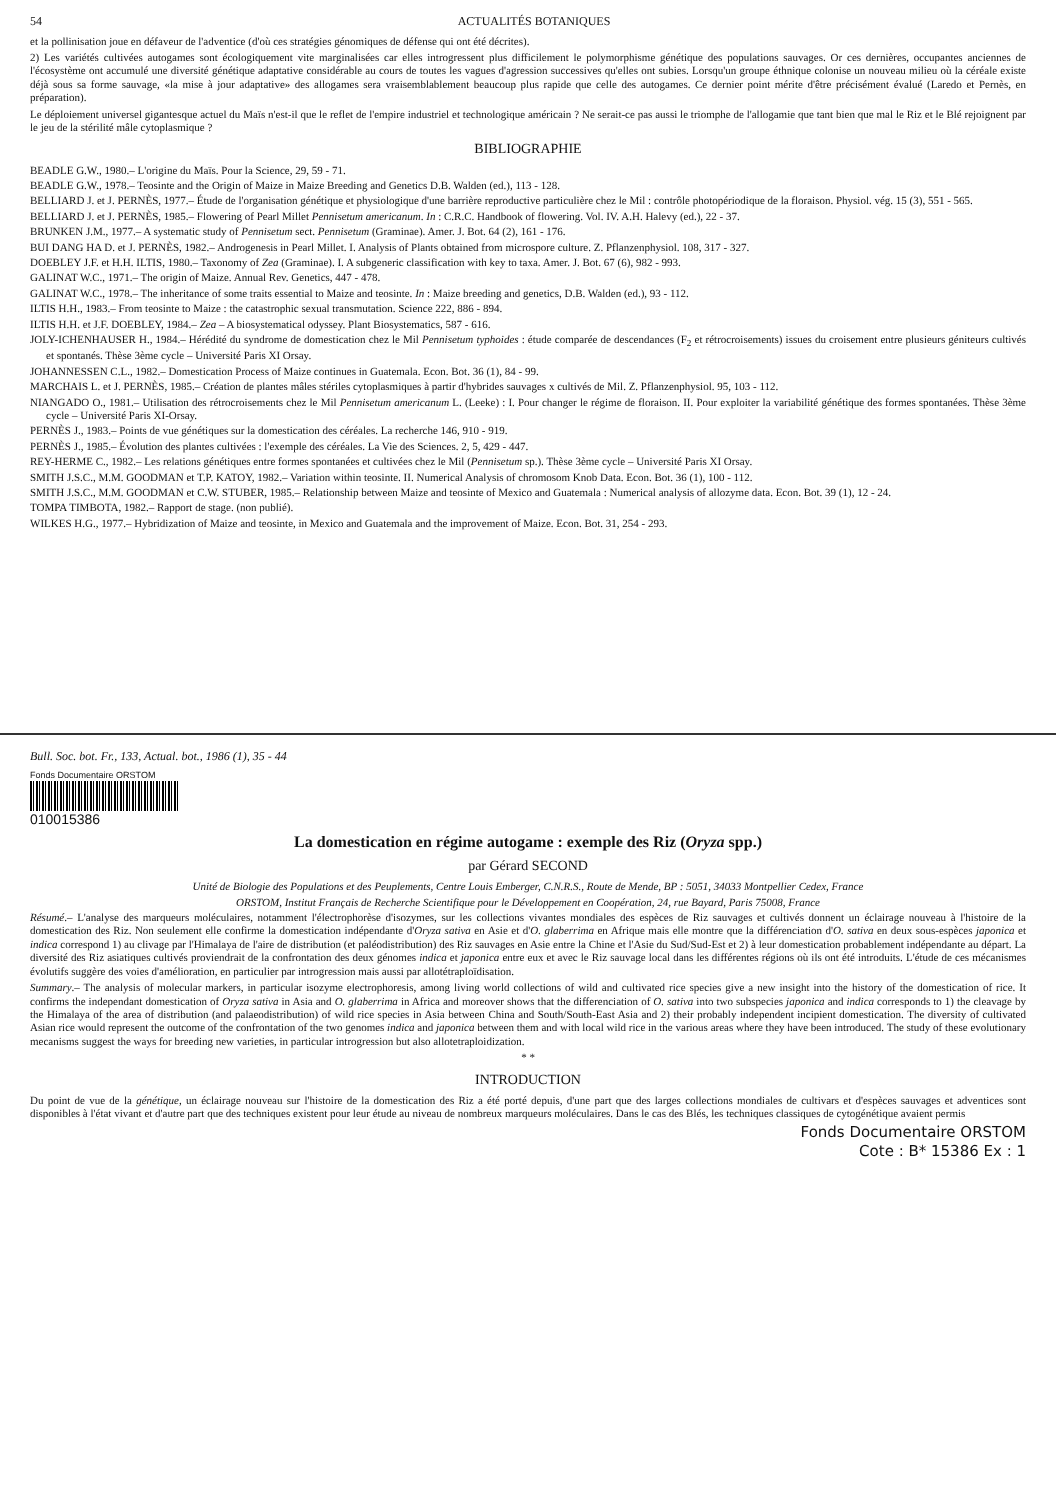54 ACTUALITÉS BOTANIQUES
et la pollinisation joue en défaveur de l'adventice (d'où ces stratégies génomiques de défense qui ont été décrites).
2) Les variétés cultivées autogames sont écologiquement vite marginalisées car elles introgressent plus difficilement le polymorphisme génétique des populations sauvages. Or ces dernières, occupantes anciennes de l'écosystème ont accumulé une diversité génétique adaptative considérable au cours de toutes les vagues d'agression successives qu'elles ont subies. Lorsqu'un groupe éthnique colonise un nouveau milieu où la céréale existe déjà sous sa forme sauvage, «la mise à jour adaptative» des allogames sera vraisemblablement beaucoup plus rapide que celle des autogames. Ce dernier point mérite d'être précisément évalué (Laredo et Pernès, en préparation).
Le déploiement universel gigantesque actuel du Maïs n'est-il que le reflet de l'empire industriel et technologique américain ? Ne serait-ce pas aussi le triomphe de l'allogamie que tant bien que mal le Riz et le Blé rejoignent par le jeu de la stérilité mâle cytoplasmique ?
BIBLIOGRAPHIE
BEADLE G.W., 1980.– L'origine du Maïs. Pour la Science, 29, 59 - 71.
BEADLE G.W., 1978.– Teosinte and the Origin of Maize in Maize Breeding and Genetics D.B. Walden (ed.), 113 - 128.
BELLIARD J. et J. PERNÈS, 1977.– Étude de l'organisation génétique et physiologique d'une barrière reproductive particulière chez le Mil : contrôle photopériodique de la floraison. Physiol. vég. 15 (3), 551 - 565.
BELLIARD J. et J. PERNÈS, 1985.– Flowering of Pearl Millet Pennisetum americanum. In : C.R.C. Handbook of flowering. Vol. IV. A.H. Halevy (ed.), 22 - 37.
BRUNKEN J.M., 1977.– A systematic study of Pennisetum sect. Pennisetum (Graminae). Amer. J. Bot. 64 (2), 161 - 176.
BUI DANG HA D. et J. PERNÈS, 1982.– Androgenesis in Pearl Millet. I. Analysis of Plants obtained from microspore culture. Z. Pflanzenphysiol. 108, 317 - 327.
DOEBLEY J.F. et H.H. ILTIS, 1980.– Taxonomy of Zea (Graminae). I. A subgeneric classification with key to taxa. Amer. J. Bot. 67 (6), 982 - 993.
GALINAT W.C., 1971.– The origin of Maize. Annual Rev. Genetics, 447 - 478.
GALINAT W.C., 1978.– The inheritance of some traits essential to Maize and teosinte. In : Maize breeding and genetics, D.B. Walden (ed.), 93 - 112.
ILTIS H.H., 1983.– From teosinte to Maize : the catastrophic sexual transmutation. Science 222, 886 - 894.
ILTIS H.H. et J.F. DOEBLEY, 1984.– Zea – A biosystematical odyssey. Plant Biosystematics, 587 - 616.
JOLY-ICHENHAUSER H., 1984.– Hérédité du syndrome de domestication chez le Mil Pennisetum typhoides : étude comparée de descendances (F<sub>2</sub> et rétrocroisements) issues du croisement entre plusieurs géniteurs cultivés et spontanés. Thèse 3ème cycle – Université Paris XI Orsay.
JOHANNESSEN C.L., 1982.– Domestication Process of Maize continues in Guatemala. Econ. Bot. 36 (1), 84 - 99.
MARCHAIS L. et J. PERNÈS, 1985.– Création de plantes mâles stériles cytoplasmiques à partir d'hybrides sauvages x cultivés de Mil. Z. Pflanzenphysiol. 95, 103 - 112.
NIANGADO O., 1981.– Utilisation des rétrocroisements chez le Mil Pennisetum americanum L. (Leeke) : I. Pour changer le régime de floraison. II. Pour exploiter la variabilité génétique des formes spontanées. Thèse 3ème cycle – Université Paris XI-Orsay.
PERNÈS J., 1983.– Points de vue génétiques sur la domestication des céréales. La recherche 146, 910 - 919.
PERNÈS J., 1985.– Évolution des plantes cultivées : l'exemple des céréales. La Vie des Sciences. 2, 5, 429 - 447.
REY-HERME C., 1982.– Les relations génétiques entre formes spontanées et cultivées chez le Mil (Pennisetum sp.). Thèse 3ème cycle – Université Paris XI Orsay.
SMITH J.S.C., M.M. GOODMAN et T.P. KATOY, 1982.– Variation within teosinte. II. Numerical Analysis of chromosom Knob Data. Econ. Bot. 36 (1), 100 - 112.
SMITH J.S.C., M.M. GOODMAN et C.W. STUBER, 1985.– Relationship between Maize and teosinte of Mexico and Guatemala : Numerical analysis of allozyme data. Econ. Bot. 39 (1), 12 - 24.
TOMPA TIMBOTA, 1982.– Rapport de stage. (non publié).
WILKES H.G., 1977.– Hybridization of Maize and teosinte, in Mexico and Guatemala and the improvement of Maize. Econ. Bot. 31, 254 - 293.
Bull. Soc. bot. Fr., 133, Actual. bot., 1986 (1), 35 - 44
Fonds Documentaire ORSTOM
010015386
La domestication en régime autogame : exemple des Riz (Oryza spp.)
par Gérard SECOND
Unité de Biologie des Populations et des Peuplements, Centre Louis Emberger, C.N.R.S., Route de Mende, BP : 5051, 34033 Montpellier Cedex, France
ORSTOM, Institut Français de Recherche Scientifique pour le Développement en Coopération, 24, rue Bayard, Paris 75008, France
Résumé.– L'analyse des marqueurs moléculaires, notamment l'électrophorèse d'isozymes, sur les collections vivantes mondiales des espèces de Riz sauvages et cultivés donnent un éclairage nouveau à l'histoire de la domestication des Riz. Non seulement elle confirme la domestication indépendante d'Oryza sativa en Asie et d'O. glaberrima en Afrique mais elle montre que la différenciation d'O. sativa en deux sous-espèces japonica et indica correspond 1) au clivage par l'Himalaya de l'aire de distribution (et paléodistribution) des Riz sauvages en Asie entre la Chine et l'Asie du Sud/Sud-Est et 2) à leur domestication probablement indépendante au départ. La diversité des Riz asiatiques cultivés proviendrait de la confrontation des deux génomes indica et japonica entre eux et avec le Riz sauvage local dans les différentes régions où ils ont été introduits. L'étude de ces mécanismes évolutifs suggère des voies d'amélioration, en particulier par introgression mais aussi par allotétraploïdisation.
Summary.– The analysis of molecular markers, in particular isozyme electrophoresis, among living world collections of wild and cultivated rice species give a new insight into the history of the domestication of rice. It confirms the independant domestication of Oryza sativa in Asia and O. glaberrima in Africa and moreover shows that the differenciation of O. sativa into two subspecies japonica and indica corresponds to 1) the cleavage by the Himalaya of the area of distribution (and palaeodistribution) of wild rice species in Asia between China and South/South-East Asia and 2) their probably independent incipient domestication. The diversity of cultivated Asian rice would represent the outcome of the confrontation of the two genomes indica and japonica between them and with local wild rice in the various areas where they have been introduced. The study of these evolutionary mecanisms suggest the ways for breeding new varieties, in particular introgression but also allotetraploidization.
* *
INTRODUCTION
Du point de vue de la génétique, un éclairage nouveau sur l'histoire de la domestication des Riz a été porté depuis, d'une part que des larges collections mondiales de cultivars et d'espèces sauvages et adventices sont disponibles à l'état vivant et d'autre part que des techniques existent pour leur étude au niveau de nombreux marqueurs moléculaires. Dans le cas des Blés, les techniques classiques de cytogénétique avaient permis
Fonds Documentaire ORSTOM
Cote : B* 15386 Ex : 1